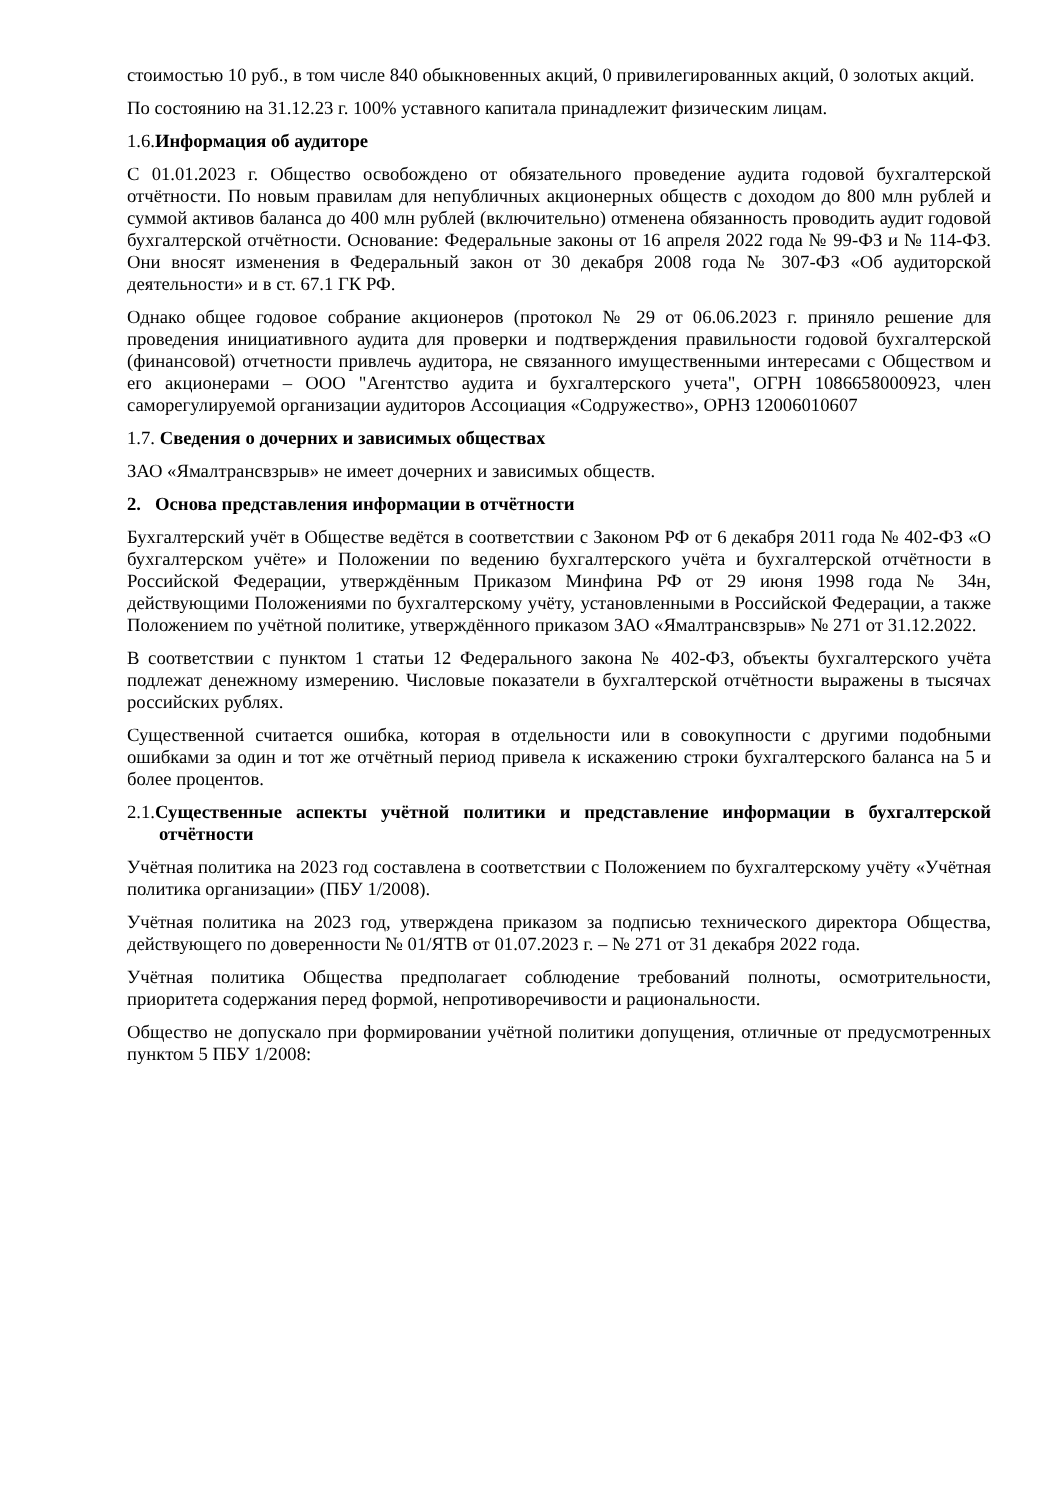стоимостью 10 руб., в том числе 840 обыкновенных акций, 0 привилегированных акций, 0 золотых акций.
По состоянию на 31.12.23 г. 100% уставного капитала принадлежит физическим лицам.
1.6.Информация об аудиторе
С 01.01.2023 г. Общество освобождено от обязательного проведение аудита годовой бухгалтерской отчётности. По новым правилам для непубличных акционерных обществ с доходом до 800 млн рублей и суммой активов баланса до 400 млн рублей (включительно) отменена обязанность проводить аудит годовой бухгалтерской отчётности. Основание: Федеральные законы от 16 апреля 2022 года № 99-ФЗ и № 114-ФЗ. Они вносят изменения в Федеральный закон от 30 декабря 2008 года № 307-ФЗ «Об аудиторской деятельности» и в ст. 67.1 ГК РФ.
Однако общее годовое собрание акционеров (протокол № 29 от 06.06.2023 г. приняло решение для проведения инициативного аудита для проверки и подтверждения правильности годовой бухгалтерской (финансовой) отчетности привлечь аудитора, не связанного имущественными интересами с Обществом и его акционерами – ООО "Агентство аудита и бухгалтерского учета", ОГРН 1086658000923, член саморегулируемой организации аудиторов Ассоциация «Содружество», ОРНЗ 12006010607
1.7. Сведения о дочерних и зависимых обществах
ЗАО «Ямалтрансвзрыв» не имеет дочерних и зависимых обществ.
2. Основа представления информации в отчётности
Бухгалтерский учёт в Обществе ведётся в соответствии с Законом РФ от 6 декабря 2011 года № 402-ФЗ «О бухгалтерском учёте» и Положении по ведению бухгалтерского учёта и бухгалтерской отчётности в Российской Федерации, утверждённым Приказом Минфина РФ от 29 июня 1998 года № 34н, действующими Положениями по бухгалтерскому учёту, установленными в Российской Федерации, а также Положением по учётной политике, утверждённого приказом ЗАО «Ямалтрансвзрыв» № 271 от 31.12.2022.
В соответствии с пунктом 1 статьи 12 Федерального закона № 402-ФЗ, объекты бухгалтерского учёта подлежат денежному измерению. Числовые показатели в бухгалтерской отчётности выражены в тысячах российских рублях.
Существенной считается ошибка, которая в отдельности или в совокупности с другими подобными ошибками за один и тот же отчётный период привела к искажению строки бухгалтерского баланса на 5 и более процентов.
2.1.Существенные аспекты учётной политики и представление информации в бухгалтерской отчётности
Учётная политика на 2023 год составлена в соответствии с Положением по бухгалтерскому учёту «Учётная политика организации» (ПБУ 1/2008).
Учётная политика на 2023 год, утверждена приказом за подписью технического директора Общества, действующего по доверенности № 01/ЯТВ от 01.07.2023 г. – № 271 от 31 декабря 2022 года.
Учётная политика Общества предполагает соблюдение требований полноты, осмотрительности, приоритета содержания перед формой, непротиворечивости и рациональности.
Общество не допускало при формировании учётной политики допущения, отличные от предусмотренных пунктом 5 ПБУ 1/2008: